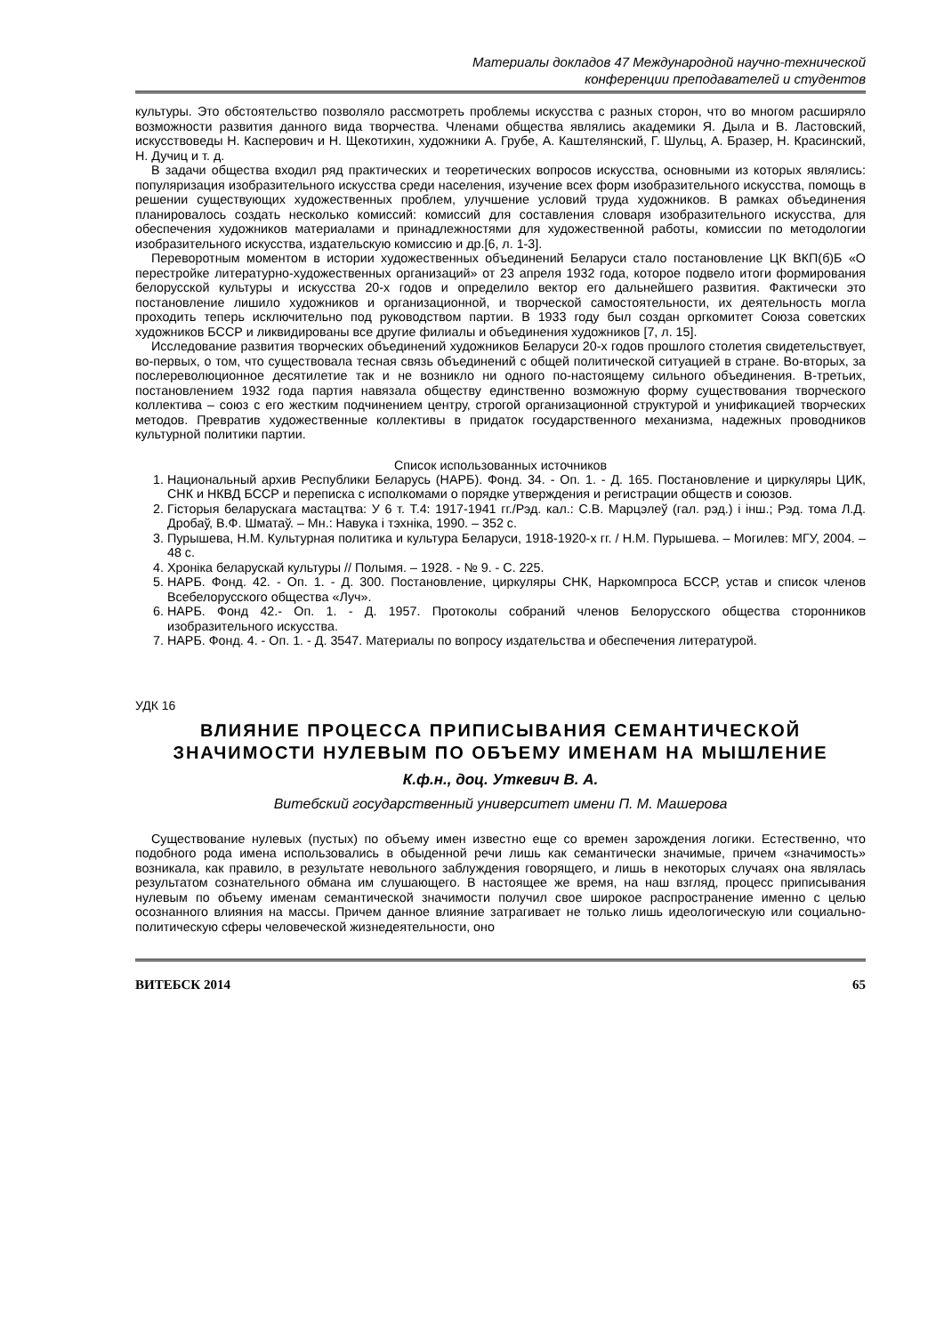Материалы докладов 47 Международной научно-технической
конференции преподавателей и студентов
культуры. Это обстоятельство позволяло рассмотреть проблемы искусства с разных сторон, что во многом расширяло возможности развития данного вида творчества. Членами общества являлись академики Я. Дыла и В. Ластовский, искусствоведы Н. Касперович и Н. Щекотихин, художники А. Грубе, А. Каштелянский, Г. Шульц, А. Бразер, Н. Красинский, Н. Дучиц и т. д.
В задачи общества входил ряд практических и теоретических вопросов искусства, основными из которых являлись: популяризация изобразительного искусства среди населения, изучение всех форм изобразительного искусства, помощь в решении существующих художественных проблем, улучшение условий труда художников. В рамках объединения планировалось создать несколько комиссий: комиссий для составления словаря изобразительного искусства, для обеспечения художников материалами и принадлежностями для художественной работы, комиссии по методологии изобразительного искусства, издательскую комиссию и др.[6, л. 1-3].
Переворотным моментом в истории художественных объединений Беларуси стало постановление ЦК ВКП(б)Б «О перестройке литературно-художественных организаций» от 23 апреля 1932 года, которое подвело итоги формирования белорусской культуры и искусства 20-х годов и определило вектор его дальнейшего развития. Фактически это постановление лишило художников и организационной, и творческой самостоятельности, их деятельность могла проходить теперь исключительно под руководством партии. В 1933 году был создан оргкомитет Союза советских художников БССР и ликвидированы все другие филиалы и объединения художников [7, л. 15].
Исследование развития творческих объединений художников Беларуси 20-х годов прошлого столетия свидетельствует, во-первых, о том, что существовала тесная связь объединений с общей политической ситуацией в стране. Во-вторых, за послереволюционное десятилетие так и не возникло ни одного по-настоящему сильного объединения. В-третьих, постановлением 1932 года партия навязала обществу единственно возможную форму существования творческого коллектива – союз с его жестким подчинением центру, строгой организационной структурой и унификацией творческих методов. Превратив художественные коллективы в придаток государственного механизма, надежных проводников культурной политики партии.
Список использованных источников
1. Национальный архив Республики Беларусь (НАРБ). Фонд. 34. - Оп. 1. - Д. 165. Постановление и циркуляры ЦИК, СНК и НКВД БССР и переписка с исполкомами о порядке утверждения и регистрации обществ и союзов.
2. Гісторыя беларускага мастацтва: У 6 т. Т.4: 1917-1941 гг./Рэд. кал.: С.В. Марцэлеў (гал. рэд.) і інш.; Рэд. тома Л.Д. Дробаў, В.Ф. Шматаў. – Мн.: Навука і тэхніка, 1990. – 352 с.
3. Пурышева, Н.М. Культурная политика и культура Беларуси, 1918-1920-х гг. / Н.М. Пурышева. – Могилев: МГУ, 2004. – 48 с.
4. Хроніка беларускай культуры // Полымя. – 1928. - № 9. - С. 225.
5. НАРБ. Фонд. 42. - Оп. 1. - Д. 300. Постановление, циркуляры СНК, Наркомпроса БССР, устав и список членов Всебелорусского общества «Луч».
6. НАРБ. Фонд 42.- Оп. 1. - Д. 1957. Протоколы собраний членов Белорусского общества сторонников изобразительного искусства.
7. НАРБ. Фонд. 4. - Оп. 1. - Д. 3547. Материалы по вопросу издательства и обеспечения литературой.
УДК 16
ВЛИЯНИЕ ПРОЦЕССА ПРИПИСЫВАНИЯ СЕМАНТИЧЕСКОЙ ЗНАЧИМОСТИ НУЛЕВЫМ ПО ОБЪЕМУ ИМЕНАМ НА МЫШЛЕНИЕ
К.ф.н., доц. Уткевич В. А.
Витебский государственный университет имени П. М. Машерова
Существование нулевых (пустых) по объему имен известно еще со времен зарождения логики. Естественно, что подобного рода имена использовались в обыденной речи лишь как семантически значимые, причем «значимость» возникала, как правило, в результате невольного заблуждения говорящего, и лишь в некоторых случаях она являлась результатом сознательного обмана им слушающего. В настоящее же время, на наш взгляд, процесс приписывания нулевым по объему именам семантической значимости получил свое широкое распространение именно с целью осознанного влияния на массы. Причем данное влияние затрагивает не только лишь идеологическую или социально-политическую сферы человеческой жизнедеятельности, оно
ВИТЕБСК 2014 65